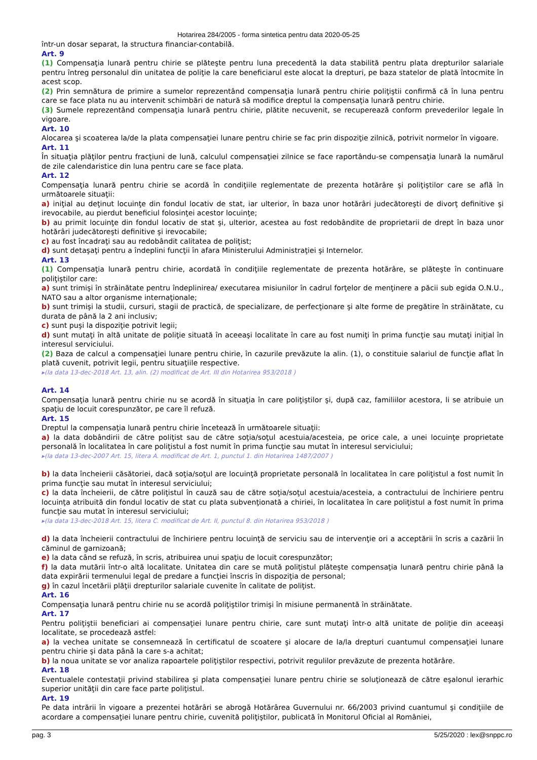Hotarirea 284/2005 - forma sintetica pentru data 2020-05-25
într-un dosar separat, la structura financiar-contabilă.
Art. 9
(1) Compensaţia lunară pentru chirie se plăteşte pentru luna precedentă la data stabilită pentru plata drepturilor salariale pentru întreg personalul din unitatea de poliţie la care beneficiarul este alocat la drepturi, pe baza statelor de plată întocmite în acest scop.
(2) Prin semnătura de primire a sumelor reprezentând compensaţia lunară pentru chirie poliţiştii confirmă că în luna pentru care se face plata nu au intervenit schimbări de natură să modifice dreptul la compensaţia lunară pentru chirie.
(3) Sumele reprezentând compensaţia lunară pentru chirie, plătite necuvenit, se recuperează conform prevederilor legale în vigoare.
Art. 10
Alocarea şi scoaterea la/de la plata compensaţiei lunare pentru chirie se fac prin dispoziţie zilnică, potrivit normelor în vigoare.
Art. 11
În situaţia plăţilor pentru fracţiuni de lună, calculul compensaţiei zilnice se face raportându-se compensaţia lunară la numărul de zile calendaristice din luna pentru care se face plata.
Art. 12
Compensaţia lunară pentru chirie se acordă în condiţiile reglementate de prezenta hotărâre şi poliţiştilor care se află în următoarele situaţii:
a) iniţial au deţinut locuinţe din fondul locativ de stat, iar ulterior, în baza unor hotărâri judecătoreşti de divorţ definitive şi irevocabile, au pierdut beneficiul folosinţei acestor locuinţe;
b) au primit locuinţe din fondul locativ de stat şi, ulterior, acestea au fost redobândite de proprietarii de drept în baza unor hotărâri judecătoreşti definitive şi irevocabile;
c) au fost încadraţi sau au redobândit calitatea de poliţist;
d) sunt detaşaţi pentru a îndeplini funcţii în afara Ministerului Administraţiei şi Internelor.
Art. 13
(1) Compensaţia lunară pentru chirie, acordată în condiţiile reglementate de prezenta hotărâre, se plăteşte în continuare poliţiştilor care:
a) sunt trimişi în străinătate pentru îndeplinirea/ executarea misiunilor în cadrul forţelor de menţinere a păcii sub egida O.N.U., NATO sau a altor organisme internaţionale;
b) sunt trimişi la studii, cursuri, stagii de practică, de specializare, de perfecţionare şi alte forme de pregătire în străinătate, cu durata de până la 2 ani inclusiv;
c) sunt puşi la dispoziţie potrivit legii;
d) sunt mutaţi în altă unitate de poliţie situată în aceeaşi localitate în care au fost numiţi în prima funcţie sau mutaţi iniţial în interesul serviciului.
(2) Baza de calcul a compensaţiei lunare pentru chirie, în cazurile prevăzute la alin. (1), o constituie salariul de funcţie aflat în plată cuvenit, potrivit legii, pentru situaţiile respective.
▸(la data 13-dec-2018 Art. 13, alin. (2) modificat de Art. III din Hotarirea 953/2018 )
Art. 14
Compensaţia lunară pentru chirie nu se acordă în situaţia în care poliţiştilor şi, după caz, familiilor acestora, li se atribuie un spaţiu de locuit corespunzător, pe care îl refuză.
Art. 15
Dreptul la compensaţia lunară pentru chirie încetează în următoarele situaţii:
a) la data dobândirii de către poliţist sau de către soţia/soţul acestuia/acesteia, pe orice cale, a unei locuinţe proprietate personală în localitatea în care poliţistul a fost numit în prima funcţie sau mutat în interesul serviciului;
▸(la data 13-dec-2007 Art. 15, litera A. modificat de Art. 1, punctul 1. din Hotarirea 1487/2007 )
b) la data încheierii căsătoriei, dacă soţia/soţul are locuinţă proprietate personală în localitatea în care poliţistul a fost numit în prima funcţie sau mutat în interesul serviciului;
c) la data încheierii, de către poliţistul în cauză sau de către soţia/soţul acestuia/acesteia, a contractului de închiriere pentru locuinţa atribuită din fondul locativ de stat cu plata subvenţionată a chiriei, în localitatea în care poliţistul a fost numit în prima funcţie sau mutat în interesul serviciului;
▸(la data 13-dec-2018 Art. 15, litera C. modificat de Art. II, punctul 8. din Hotarirea 953/2018 )
d) la data încheierii contractului de închiriere pentru locuinţă de serviciu sau de intervenţie ori a acceptării în scris a cazării în căminul de garnizoană;
e) la data când se refuză, în scris, atribuirea unui spaţiu de locuit corespunzător;
f) la data mutării într-o altă localitate. Unitatea din care se mută poliţistul plăteşte compensaţia lunară pentru chirie până la data expirării termenului legal de predare a funcţiei înscris în dispoziţia de personal;
g) în cazul încetării plăţii drepturilor salariale cuvenite în calitate de poliţist.
Art. 16
Compensaţia lunară pentru chirie nu se acordă poliţiştilor trimişi în misiune permanentă în străinătate.
Art. 17
Pentru poliţiştii beneficiari ai compensaţiei lunare pentru chirie, care sunt mutaţi într-o altă unitate de poliţie din aceeaşi localitate, se procedează astfel:
a) la vechea unitate se consemnează în certificatul de scoatere şi alocare de la/la drepturi cuantumul compensaţiei lunare pentru chirie şi data până la care s-a achitat;
b) la noua unitate se vor analiza rapoartele poliţiştilor respectivi, potrivit regulilor prevăzute de prezenta hotărâre.
Art. 18
Eventualele contestaţii privind stabilirea şi plata compensaţiei lunare pentru chirie se soluţionează de către eşalonul ierarhic superior unităţii din care face parte poliţistul.
Art. 19
Pe data intrării în vigoare a prezentei hotărâri se abrogă Hotărârea Guvernului nr. 66/2003 privind cuantumul şi condiţiile de acordare a compensaţiei lunare pentru chirie, cuvenită poliţiştilor, publicată în Monitorul Oficial al României,
pag. 3 5/25/2020 : lex@snppc.ro